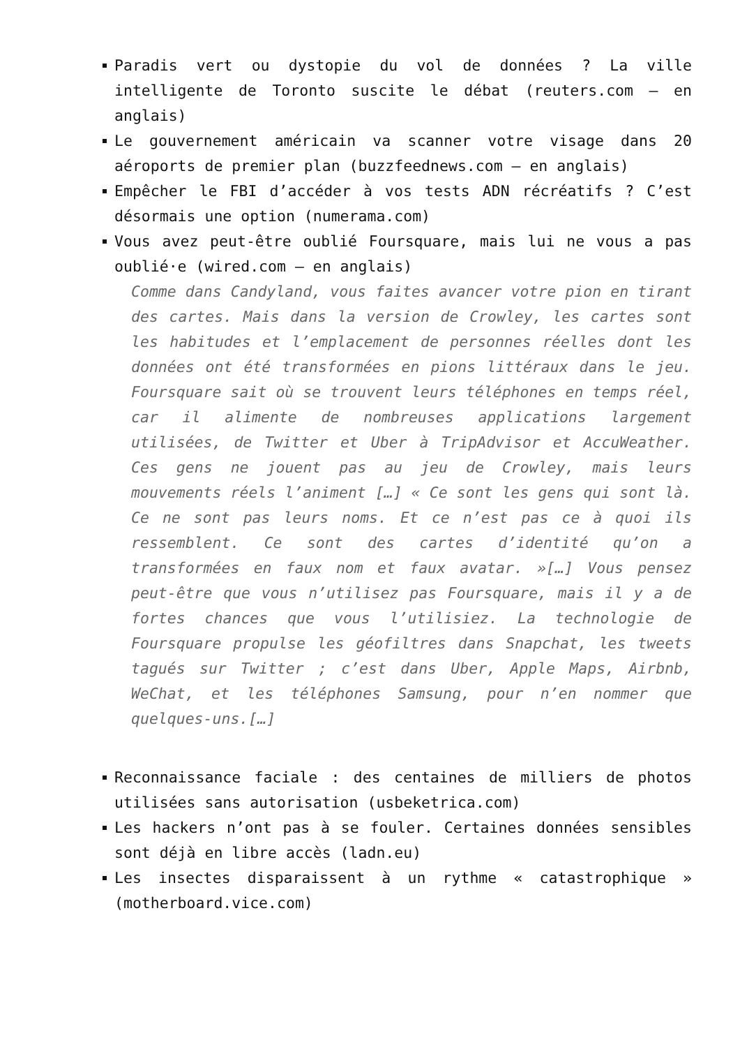Paradis vert ou dystopie du vol de données ? La ville intelligente de Toronto suscite le débat (reuters.com – en anglais)
Le gouvernement américain va scanner votre visage dans 20 aéroports de premier plan (buzzfeednews.com – en anglais)
Empêcher le FBI d’accéder à vos tests ADN récréatifs ? C’est désormais une option (numerama.com)
Vous avez peut-être oublié Foursquare, mais lui ne vous a pas oublié·e (wired.com – en anglais)
Comme dans Candyland, vous faites avancer votre pion en tirant des cartes. Mais dans la version de Crowley, les cartes sont les habitudes et l’emplacement de personnes réelles dont les données ont été transformées en pions littéraux dans le jeu. Foursquare sait où se trouvent leurs téléphones en temps réel, car il alimente de nombreuses applications largement utilisées, de Twitter et Uber à TripAdvisor et AccuWeather. Ces gens ne jouent pas au jeu de Crowley, mais leurs mouvements réels l’animent […] « Ce sont les gens qui sont là. Ce ne sont pas leurs noms. Et ce n’est pas ce à quoi ils ressemblent. Ce sont des cartes d’identité qu’on a transformées en faux nom et faux avatar. »[…] Vous pensez peut-être que vous n’utilisez pas Foursquare, mais il y a de fortes chances que vous l’utilisiez. La technologie de Foursquare propulse les géofiltres dans Snapchat, les tweets tagués sur Twitter ; c’est dans Uber, Apple Maps, Airbnb, WeChat, et les téléphones Samsung, pour n’en nommer que quelques-uns.[…]
Reconnaissance faciale : des centaines de milliers de photos utilisées sans autorisation (usbeketrica.com)
Les hackers n’ont pas à se fouler. Certaines données sensibles sont déjà en libre accès (ladn.eu)
Les insectes disparaissent à un rythme « catastrophique » (motherboard.vice.com)